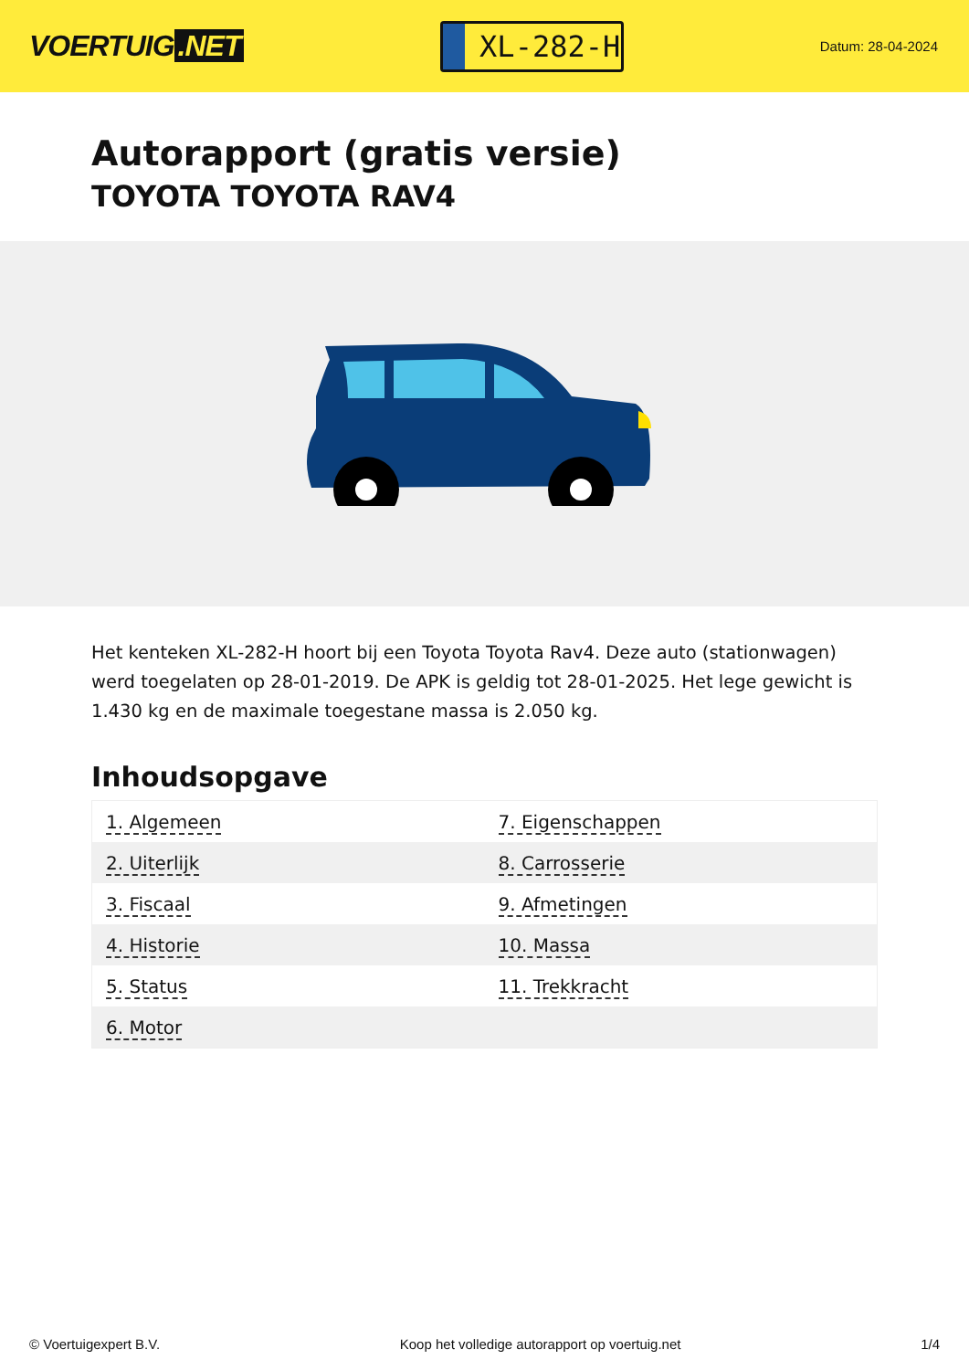VOERTUIG.NET
XL-282-H
Datum: 28-04-2024
Autorapport (gratis versie)
TOYOTA TOYOTA RAV4
Het kenteken XL-282-H hoort bij een Toyota Toyota Rav4. Deze auto (stationwagen) werd toegelaten op 28-01-2019. De APK is geldig tot 28-01-2025. Het lege gewicht is 1.430 kg en de maximale toegestane massa is 2.050 kg.
Inhoudsopgave
| 1. Algemeen | 7. Eigenschappen |
| 2. Uiterlijk | 8. Carrosserie |
| 3. Fiscaal | 9. Afmetingen |
| 4. Historie | 10. Massa |
| 5. Status | 11. Trekkracht |
| 6. Motor | |
© Voertuigexpert B.V. Koop het volledige autorapport op voertuig.net 1/4